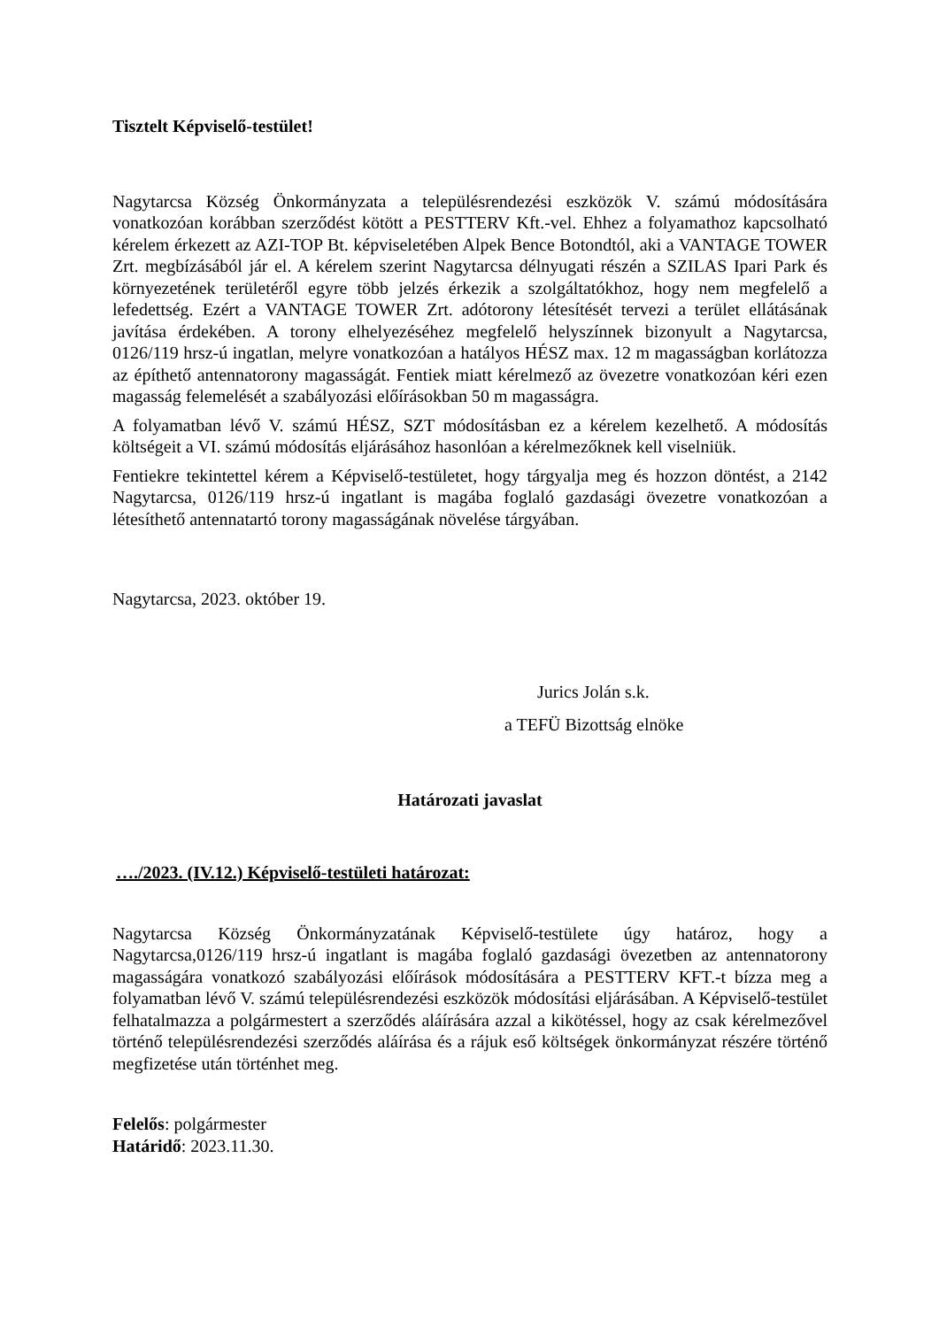Tisztelt Képviselő-testület!
Nagytarcsa Község Önkormányzata a településrendezési eszközök V. számú módosítására vonatkozóan korábban szerződést kötött a PESTTERV Kft.-vel. Ehhez a folyamathoz kapcsolható kérelem érkezett az AZI-TOP Bt. képviseletében Alpek Bence Botondtól, aki a VANTAGE TOWER Zrt. megbízásából jár el. A kérelem szerint Nagytarcsa délnyugati részén a SZILAS Ipari Park és környezetének területéről egyre több jelzés érkezik a szolgáltatókhoz, hogy nem megfelelő a lefedettség. Ezért a VANTAGE TOWER Zrt. adótorony létesítését tervezi a terület ellátásának javítása érdekében. A torony elhelyezéséhez megfelelő helyszínnek bizonyult a Nagytarcsa, 0126/119 hrsz-ú ingatlan, melyre vonatkozóan a hatályos HÉSZ max. 12 m magasságban korlátozza az építhető antennatorony magasságát. Fentiek miatt kérelmező az övezetre vonatkozóan kéri ezen magasság felemelését a szabályozási előírásokban 50 m magasságra.
A folyamatban lévő V. számú HÉSZ, SZT módosításban ez a kérelem kezelhető. A módosítás költségeit a VI. számú módosítás eljárásához hasonlóan a kérelmezőknek kell viselniük.
Fentiekre tekintettel kérem a Képviselő-testületet, hogy tárgyalja meg és hozzon döntést, a 2142 Nagytarcsa, 0126/119 hrsz-ú ingatlant is magába foglaló gazdasági övezetre vonatkozóan a létesíthető antennatartó torony magasságának növelése tárgyában.
Nagytarcsa, 2023. október 19.
Jurics Jolán s.k.
a TEFÜ Bizottság elnöke
Határozati javaslat
…./2023. (IV.12.) Képviselő-testületi határozat:
Nagytarcsa Község Önkormányzatának Képviselő-testülete úgy határoz, hogy a Nagytarcsa,0126/119 hrsz-ú ingatlant is magába foglaló gazdasági övezetben az antennatorony magasságára vonatkozó szabályozási előírások módosítására a PESTTERV KFT.-t bízza meg a folyamatban lévő V. számú településrendezési eszközök módosítási eljárásában. A Képviselő-testület felhatalmazza a polgármestert a szerződés aláírására azzal a kikötéssel, hogy az csak kérelmezővel történő településrendezési szerződés aláírása és a rájuk eső költségek önkormányzat részére történő megfizetése után történhet meg.
Felelős: polgármester
Határidő: 2023.11.30.